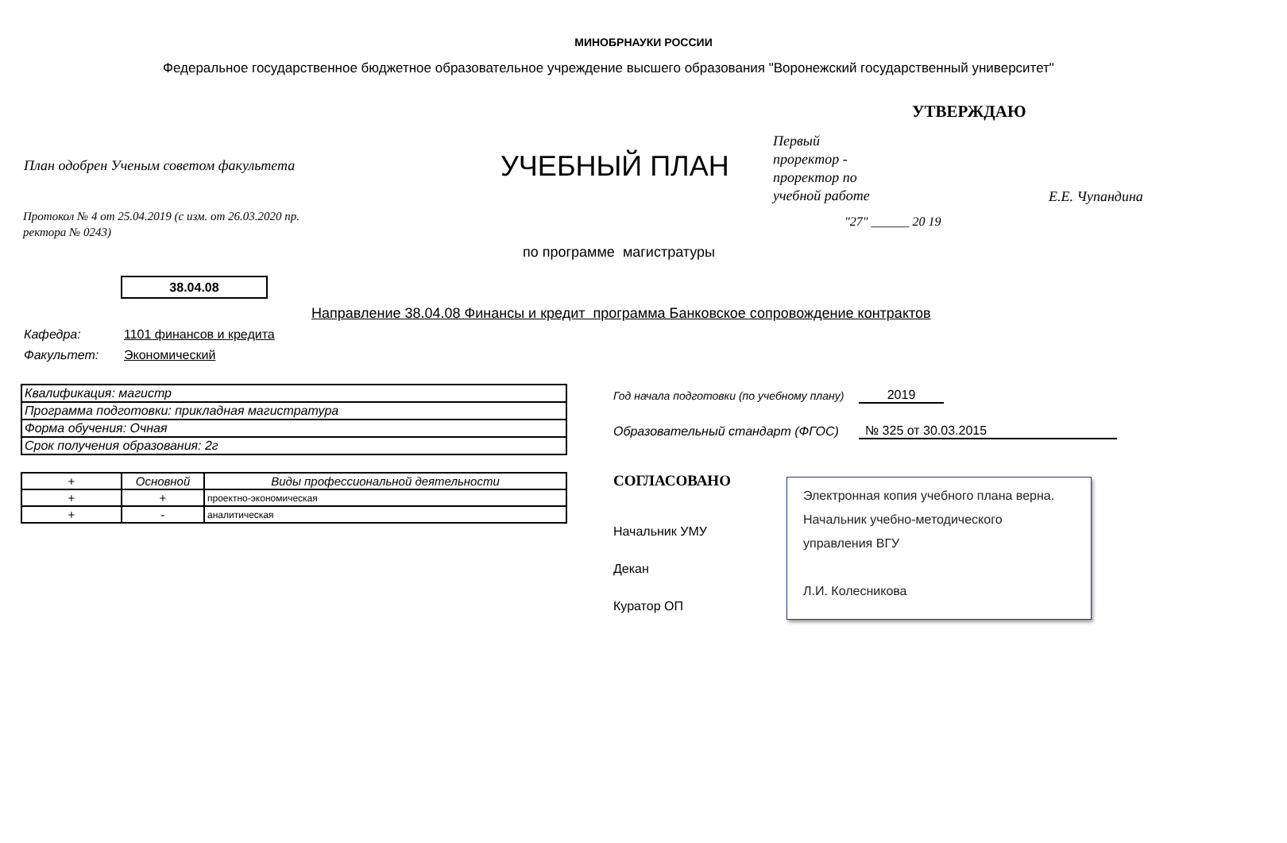МИНОБРНАУКИ РОССИИ
Федеральное государственное бюджетное образовательное учреждение высшего образования "Воронежский государственный университет"
УТВЕРЖДАЮ
План одобрен Ученым советом факультета
УЧЕБНЫЙ ПЛАН
Первый
проректор -
проректор по
учебной работе
Е.Е. Чупандина
"27" ______ 20 19
Протокол № 4 от 25.04.2019 (с изм. от 26.03.2020 пр.
ректора № 0243)
по программе магистратуры
38.04.08
Направление 38.04.08 Финансы и кредит программа Банковское сопровождение контрактов
Кафедра: 1101 финансов и кредита
Факультет: Экономический
| Квалификация: магистр |
| Программа подготовки: прикладная магистратура |
| Форма обучения: Очная |
| Срок получения образования: 2г |
| + | Основной | Виды профессиональной деятельности |
| --- | --- | --- |
| + | + | проектно-экономическая |
| + | - | аналитическая |
Год начала подготовки (по учебному плану)
2019
Образовательный стандарт (ФГОС)
№ 325 от 30.03.2015
СОГЛАСОВАНО
Начальник УМУ
Декан
Куратор ОП
Электронная копия учебного плана верна.
Начальник учебно-методического
управления ВГУ
Л.И. Колесникова